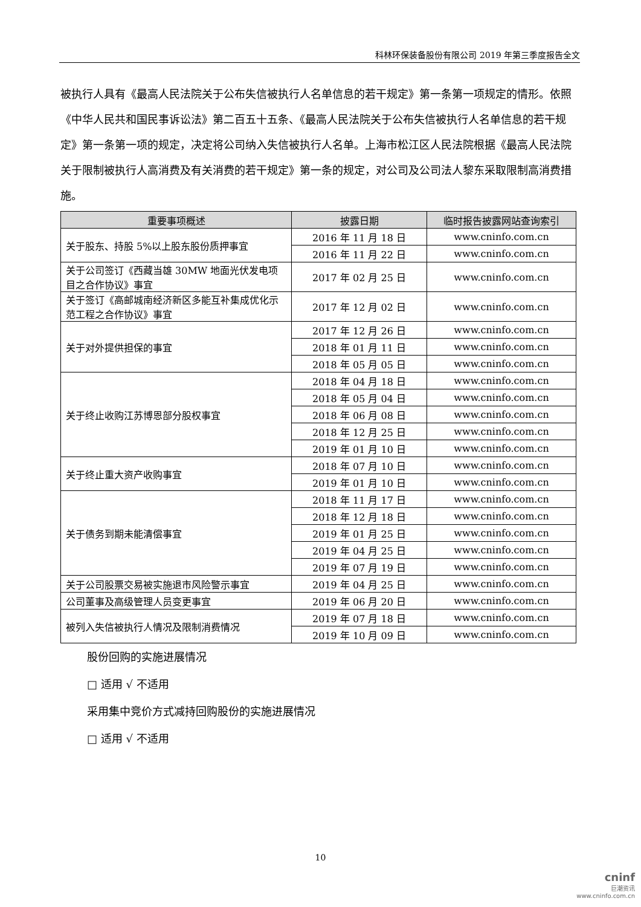科林环保装备股份有限公司 2019 年第三季度报告全文
被执行人具有《最高人民法院关于公布失信被执行人名单信息的若干规定》第一条第一项规定的情形。依照《中华人民共和国民事诉讼法》第二百五十五条、《最高人民法院关于公布失信被执行人名单信息的若干规定》第一条第一项的规定，决定将公司纳入失信被执行人名单。上海市松江区人民法院根据《最高人民法院关于限制被执行人高消费及有关消费的若干规定》第一条的规定，对公司及公司法人黎东采取限制高消费措施。
| 重要事项概述 | 披露日期 | 临时报告披露网站查询索引 |
| --- | --- | --- |
| 关于股东、持股 5%以上股东股份质押事宜 | 2016 年 11 月 18 日 | www.cninfo.com.cn |
| | 2016 年 11 月 22 日 | www.cninfo.com.cn |
| 关于公司签订《西藏当雄 30MW 地面光伏发电项目之合作协议》事宜 | 2017 年 02 月 25 日 | www.cninfo.com.cn |
| 关于签订《高邮城南经济新区多能互补集成优化示范工程之合作协议》事宜 | 2017 年 12 月 02 日 | www.cninfo.com.cn |
| 关于对外提供担保的事宜 | 2017 年 12 月 26 日 | www.cninfo.com.cn |
| | 2018 年 01 月 11 日 | www.cninfo.com.cn |
| | 2018 年 05 月 05 日 | www.cninfo.com.cn |
| 关于终止收购江苏博恩部分股权事宜 | 2018 年 04 月 18 日 | www.cninfo.com.cn |
| | 2018 年 05 月 04 日 | www.cninfo.com.cn |
| | 2018 年 06 月 08 日 | www.cninfo.com.cn |
| | 2018 年 12 月 25 日 | www.cninfo.com.cn |
| | 2019 年 01 月 10 日 | www.cninfo.com.cn |
| 关于终止重大资产收购事宜 | 2018 年 07 月 10 日 | www.cninfo.com.cn |
| | 2019 年 01 月 10 日 | www.cninfo.com.cn |
| 关于债务到期未能清偿事宜 | 2018 年 11 月 17 日 | www.cninfo.com.cn |
| | 2018 年 12 月 18 日 | www.cninfo.com.cn |
| | 2019 年 01 月 25 日 | www.cninfo.com.cn |
| | 2019 年 04 月 25 日 | www.cninfo.com.cn |
| | 2019 年 07 月 19 日 | www.cninfo.com.cn |
| 关于公司股票交易被实施退市风险警示事宜 | 2019 年 04 月 25 日 | www.cninfo.com.cn |
| 公司董事及高级管理人员变更事宜 | 2019 年 06 月 20 日 | www.cninfo.com.cn |
| 被列入失信被执行人情况及限制消费情况 | 2019 年 07 月 18 日 | www.cninfo.com.cn |
| | 2019 年 10 月 09 日 | www.cninfo.com.cn |
股份回购的实施进展情况
□ 适用 √ 不适用
采用集中竞价方式减持回购股份的实施进展情况
□ 适用 √ 不适用
10
cninf
巨潮资讯
www.cninfo.com.cn